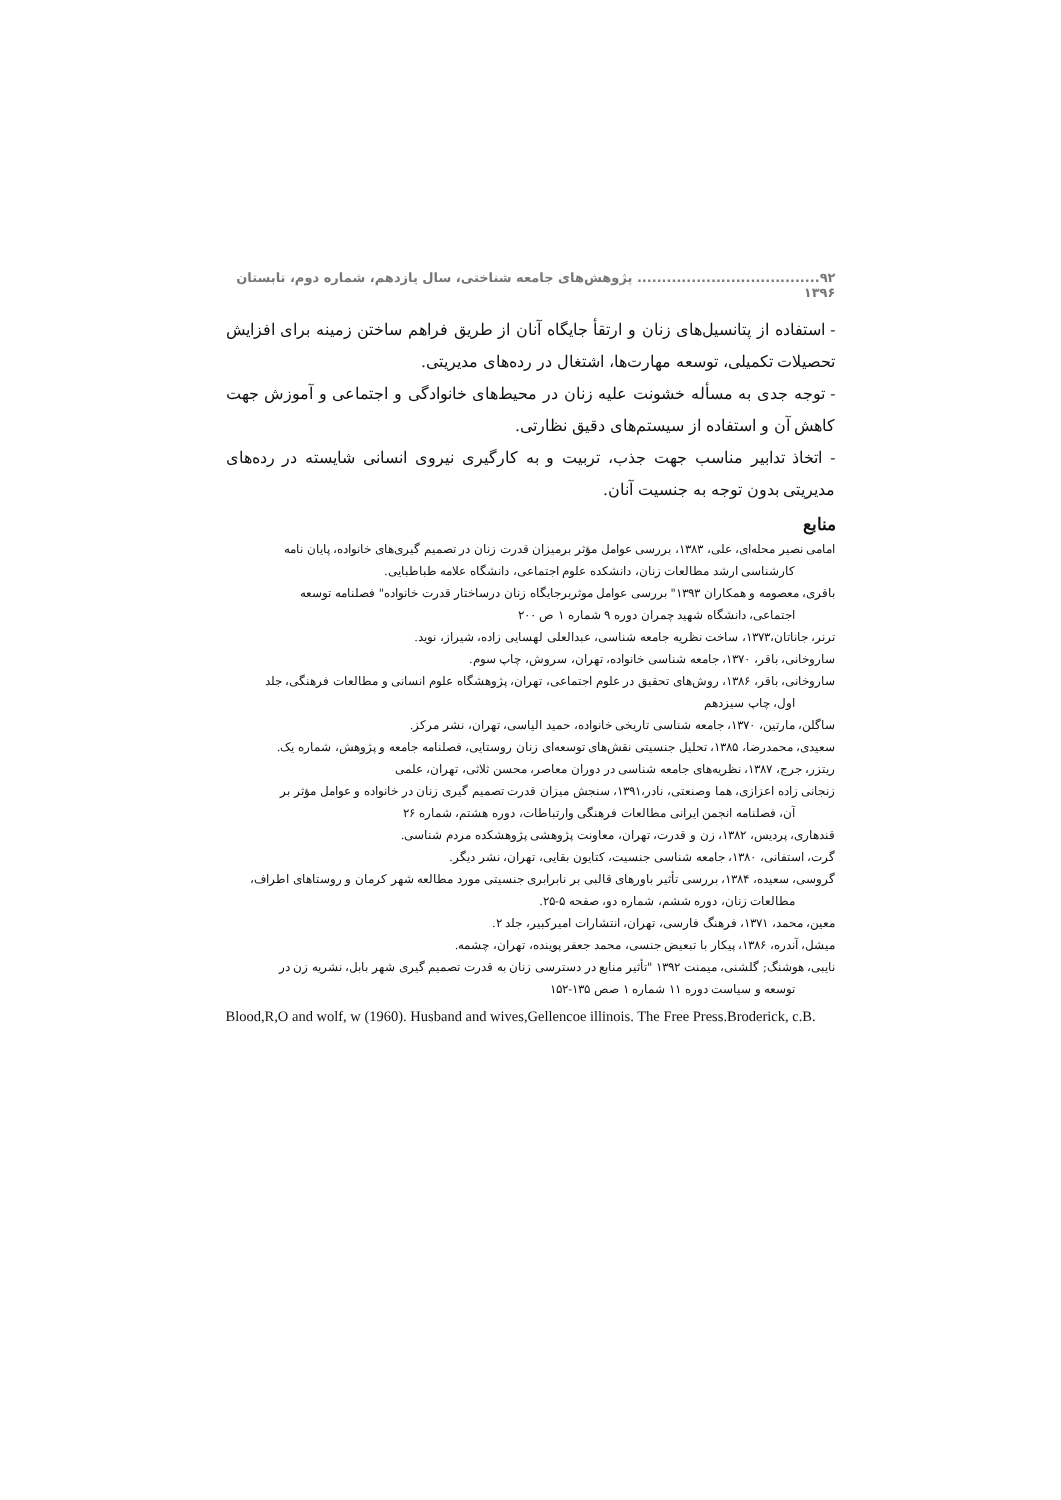۹۲..................................... پژوهش‌های جامعه شناختی، سال یازدهم، شماره دوم، تابستان ۱۳۹۶
- استفاده از پتانسیل‌های زنان و ارتقأ جایگاه آنان از طریق فراهم ساختن زمینه برای افزایش تحصیلات تکمیلی، توسعه مهارت‌ها، اشتغال در رده‌های مدیریتی.
- توجه جدی به مسأله خشونت علیه زنان در محیط‌های خانوادگی و اجتماعی و آموزش جهت کاهش آن و استفاده از سیستم‌های دقیق نظارتی.
- اتخاذ تدابیر مناسب جهت جذب، تربیت و به کارگیری نیروی انسانی شایسته در رده‌های مدیریتی بدون توجه به جنسیت آنان.
منابع
امامی نصیر محله‌ای، علی، ۱۳۸۳، بررسی عوامل مؤثر برمیزان قدرت زنان در تصمیم گیری‌های خانواده، پایان نامه
کارشناسی ارشد مطالعات زنان، دانشکده علوم اجتماعی، دانشگاه علامه طباطبایی.
باقری، معصومه و همکاران ۱۳۹۳" بررسی عوامل موثربرجایگاه زنان درساختار قدرت خانواده" فصلنامه توسعه
اجتماعی، دانشگاه شهید چمران دوره ۹ شماره ۱ ص ۲۰۰
ترنر، جاناتان،۱۳۷۳، ساخت نظریه جامعه شناسی، عبدالعلی لهسایی زاده، شیراز، نوید.
ساروخانی، باقر، ۱۳۷۰، جامعه شناسی خانواده، تهران، سروش، چاپ سوم.
ساروخانی، باقر، ۱۳۸۶، روش‌های تحقیق در علوم اجتماعی، تهران، پژوهشگاه علوم انسانی و مطالعات فرهنگی، جلد
اول، چاپ سیزدهم
ساگلن، مارتین، ۱۳۷۰، جامعه شناسی تاریخی خانواده، حمید الیاسی، تهران، نشر مرکز.
سعیدی، محمدرضا، ۱۳۸۵، تحلیل جنسیتی نقش‌های توسعه‌ای زنان روستایی، فصلنامه جامعه و پژوهش، شماره یک.
ریتزر، جرج، ۱۳۸۷، نظریه‌های جامعه شناسی در دوران معاصر، محسن ثلاثی، تهران، علمی
زنجانی زاده اعزازی، هما وصنعتی، نادر،۱۳۹۱، سنجش میزان قدرت تصمیم گیری زنان در خانواده و عوامل مؤثر بر
آن، فصلنامه انجمن ایرانی مطالعات فرهنگی وارتباطات، دوره هشتم، شماره ۲۶
قندهاری، پردیس، ۱۳۸۲، زن و قدرت، تهران، معاونت پژوهشی پژوهشکده مردم شناسی.
گرت، استفانی، ۱۳۸۰، جامعه شناسی جنسیت، کتایون بقایی، تهران، نشر دیگر.
گروسی، سعیده، ۱۳۸۴، بررسی تأثیر باورهای قالبی بر نابرابری جنسیتی مورد مطالعه شهر کرمان و روستاهای اطراف،
مطالعات زنان، دوره ششم، شماره دو، صفحه ۵-۲۵.
معین، محمد، ۱۳۷۱، فرهنگ فارسی، تهران، انتشارات امیرکبیر، جلد ۲.
میشل، آندره، ۱۳۸۶، پیکار با تبعیض جنسی، محمد جعفر پوینده، تهران، چشمه.
نایبی، هوشنگ; گلشنی، میمنت ۱۳۹۲ "تأثیر منابع در دسترسی زنان به قدرت تصمیم گیری شهر بابل، نشریه زن در
توسعه و سیاست دوره ۱۱ شماره ۱ صص ۱۳۵-۱۵۲
Blood,R,O and wolf, w (1960). Husband and wives,Gellencoe illinois. The Free Press.Broderick, c.B.